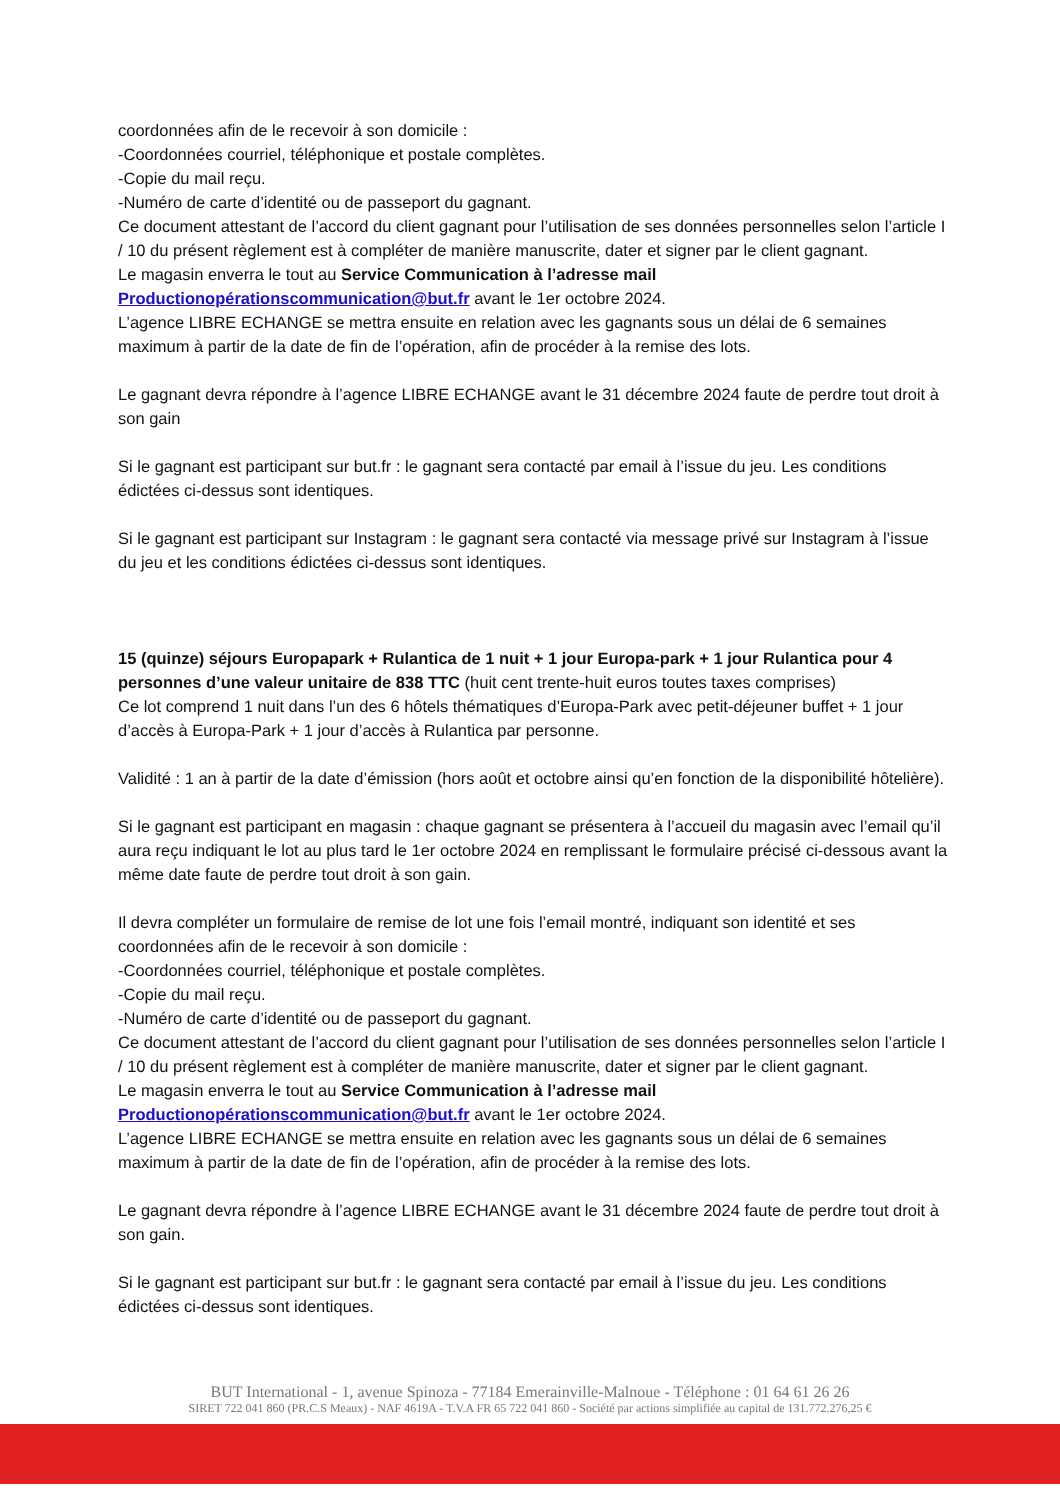coordonnées afin de le recevoir à son domicile :
-Coordonnées courriel, téléphonique et postale complètes.
-Copie du mail reçu.
-Numéro de carte d’identité ou de passeport du gagnant.
Ce document attestant de l’accord du client gagnant pour l’utilisation de ses données personnelles selon l’article I / 10 du présent règlement est à compléter de manière manuscrite, dater et signer par le client gagnant.
Le magasin enverra le tout au Service Communication à l’adresse mail Productionopérationscommunication@but.fr avant le 1er octobre 2024.
L’agence LIBRE ECHANGE se mettra ensuite en relation avec les gagnants sous un délai de 6 semaines maximum à partir de la date de fin de l’opération, afin de procéder à la remise des lots.
Le gagnant devra répondre à l’agence LIBRE ECHANGE avant le 31 décembre 2024 faute de perdre tout droit à son gain
Si le gagnant est participant sur but.fr : le gagnant sera contacté par email à l’issue du jeu. Les conditions édictées ci-dessus sont identiques.
Si le gagnant est participant sur Instagram : le gagnant sera contacté via message privé sur Instagram à l’issue du jeu et les conditions édictées ci-dessus sont identiques.
15 (quinze) séjours Europapark + Rulantica de 1 nuit + 1 jour Europa-park + 1 jour Rulantica pour 4 personnes d’une valeur unitaire de 838 TTC (huit cent trente-huit euros toutes taxes comprises)
Ce lot comprend 1 nuit dans l’un des 6 hôtels thématiques d’Europa-Park avec petit-déjeuner buffet + 1 jour d’accès à Europa-Park + 1 jour d’accès à Rulantica par personne.
Validité : 1 an à partir de la date d’émission (hors août et octobre ainsi qu’en fonction de la disponibilité hôtelière).
Si le gagnant est participant en magasin : chaque gagnant se présentera à l’accueil du magasin avec l’email qu’il aura reçu indiquant le lot au plus tard le 1er octobre 2024 en remplissant le formulaire précisé ci-dessous avant la même date faute de perdre tout droit à son gain.
Il devra compléter un formulaire de remise de lot une fois l’email montré, indiquant son identité et ses coordonnées afin de le recevoir à son domicile :
-Coordonnées courriel, téléphonique et postale complètes.
-Copie du mail reçu.
-Numéro de carte d’identité ou de passeport du gagnant.
Ce document attestant de l’accord du client gagnant pour l’utilisation de ses données personnelles selon l’article I / 10 du présent règlement est à compléter de manière manuscrite, dater et signer par le client gagnant.
Le magasin enverra le tout au Service Communication à l’adresse mail Productionopérationscommunication@but.fr avant le 1er octobre 2024.
L’agence LIBRE ECHANGE se mettra ensuite en relation avec les gagnants sous un délai de 6 semaines maximum à partir de la date de fin de l’opération, afin de procéder à la remise des lots.
Le gagnant devra répondre à l’agence LIBRE ECHANGE avant le 31 décembre 2024 faute de perdre tout droit à son gain.
Si le gagnant est participant sur but.fr : le gagnant sera contacté par email à l’issue du jeu. Les conditions édictées ci-dessus sont identiques.
BUT International - 1, avenue Spinoza - 77184 Emerainville-Malnoue - Téléphone : 01 64 61 26 26
SIRET 722 041 860 (PR.C.S Meaux) - NAF 4619A - T.V.A FR 65 722 041 860 - Société par actions simplifiée au capital de 131.772.276,25 €